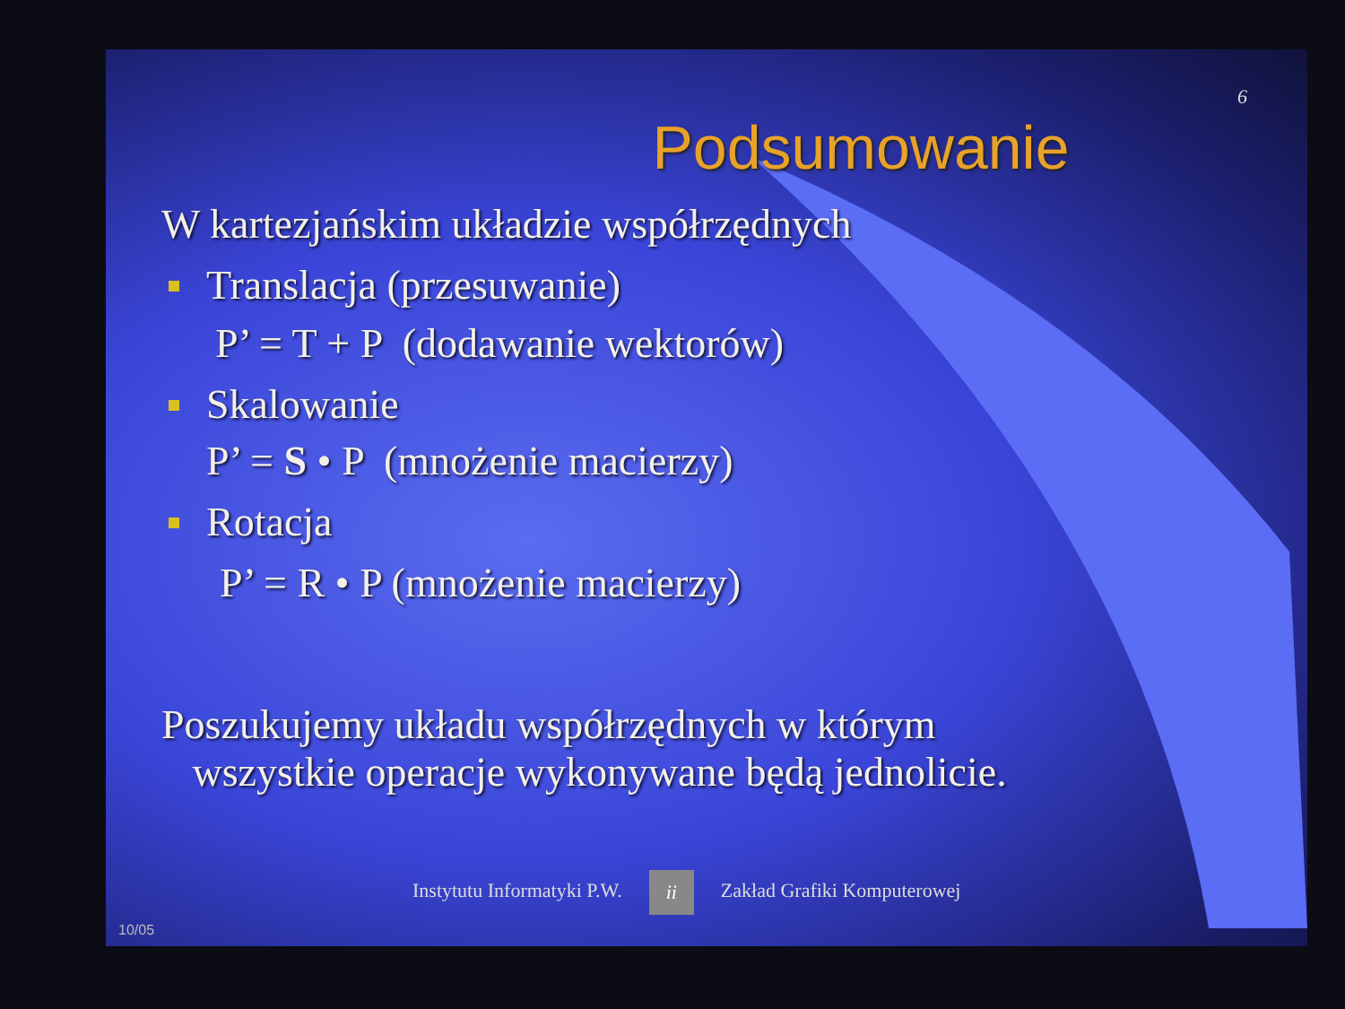6
Podsumowanie
W kartezjańskim układzie współrzędnych
Translacja (przesuwanie)
P’ = T + P (dodawanie wektorów)
Skalowanie
P’ = S • P (mnożenie macierzy)
Rotacja
P’ = R • P (mnożenie macierzy)
Poszukujemy układu współrzędnych w którym
wszystkie operacje wykonywane będą jednolicie.
Instytutu Informatyki P.W. ii Zakład Grafiki Komputerowej
10/05